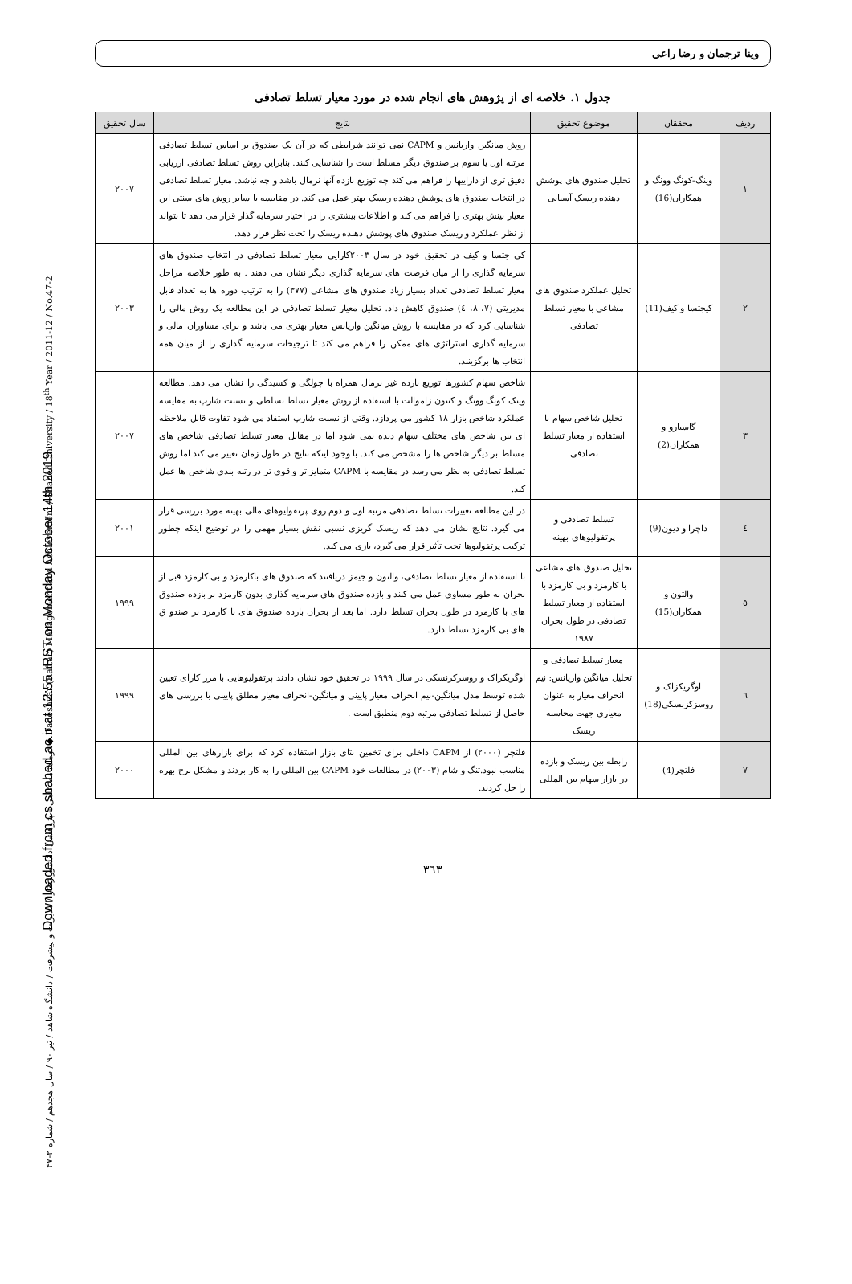Downloaded from cs.shahed.ac.ir at 12:55 IRST on Monday October 14th 2019
دوماهنامه علمی – پژوهشی دانشور رفتار / مدیریت و پیشرفت / دانشگاه شاهد / تیر ۹۰ / سال هجدهم / شماره ۲-۴۷ ◆ Daneshvar (Raftar) Management and Achievement / Shahed University / 18<sup>th</sup> Year / 2011-12 / No.47-2
وینا ترجمان و رضا راعی
جدول ۱. خلاصه ای از پژوهش های انجام شده در مورد معیار تسلط تصادفی
| ردیف | محققان | موضوع تحقیق | نتایج | سال تحقیق |
| --- | --- | --- | --- | --- |
| ۱ | وینگ-کونگ وونگ و همکاران(16) | تحلیل صندوق های پوشش دهنده ریسک آسیایی | روش میانگین واریانس و CAPM نمی توانند شرایطی که در آن یک صندوق بر اساس تسلط تصادفی مرتبه اول یا سوم بر صندوق دیگر مسلط است را شناسایی کنند. بنابراین روش تسلط تصادفی ارزیابی دقیق تری از داراییها را فراهم می کند چه توزیع بازده آنها نرمال باشد و چه نباشد. معیار تسلط تصادفی در انتخاب صندوق های پوشش دهنده ریسک بهتر عمل می کند. در مقایسه با سایر روش های سنتی این معیار بینش بهتری را فراهم می کند و اطلاعات بیشتری را در اختیار سرمایه گذار قرار می دهد تا بتواند از نظر عملکرد و ریسک صندوق های پوشش دهنده ریسک را تحت نظر قرار دهد. | ۲۰۰۷ |
| ۲ | کیجتسا و کیف(11) | تحلیل عملکرد صندوق های مشاعی با معیار تسلط تصادفی | کی جتسا و کیف در تحقیق خود در سال ۲۰۰۳کارایی معیار تسلط تصادفی در انتخاب صندوق های سرمایه گذاری را از میان فرصت های سرمایه گذاری دیگر نشان می دهند . به طور خلاصه مراحل معیار تسلط تصادفی تعداد بسیار زیاد صندوق های مشاعی (۳۷۷) را به ترتیب دوره ها به تعداد قابل مدیریتی (۷، ۸، ٤) صندوق کاهش داد. تحلیل معیار تسلط تصادفی در این مطالعه یک روش مالی را شناسایی کرد که در مقایسه با روش میانگین واریانس معیار بهتری می باشد و برای مشاوران مالی و سرمایه گذاری استراتژی های ممکن را فراهم می کند تا ترجیحات سرمایه گذاری را از میان همه انتخاب ها برگزینند. | ۲۰۰۳ |
| ۳ | گاسبارو و همکاران(2) | تحلیل شاخص سهام با استفاده از معیار تسلط تصادفی | شاخص سهام کشورها توزیع بازده غیر نرمال همراه با چولگی و کشیدگی را نشان می دهد. مطالعه وینک کونگ وونگ و کنتون زاموالت با استفاده از روش معیار تسلط تسلطی و نسبت شارپ به مقایسه عملکرد شاخص بازار ۱۸ کشور می پردازد. وقتی از نسبت شارپ استفاد می شود تفاوت قابل ملاحظه ای بین شاخص های مختلف سهام دیده نمی شود اما در مقابل معیار تسلط تصادفی شاخص های مسلط بر دیگر شاخص ها را مشخص می کند. با وجود اینکه نتایج در طول زمان تغییر می کند اما روش تسلط تصادفی به نظر می رسد در مقایسه با CAPM متمایز تر و قوی تر در رتبه بندی شاخص ها عمل کند. | ۲۰۰۷ |
| ٤ | داچرا و دیون(9) | تسلط تصادفی و پرتفولیوهای بهینه | در این مطالعه تغییرات تسلط تصادفی مرتبه اول و دوم روی پرتفولیوهای مالی بهینه مورد بررسی قرار می گیرد. نتایج نشان می دهد که ریسک گریزی نسبی نقش بسیار مهمی را در توضیح اینکه چطور ترکیب پرتفولیوها تحت تأثیر قرار می گیرد، بازی می کند. | ۲۰۰۱ |
| ٥ | والتون و همکاران(15) | تحلیل صندوق های مشاعی با کارمزد و بی کارمزد با استفاده از معیار تسلط تصادفی در طول بحران ۱۹۸۷ | با استفاده از معیار تسلط تصادفی، والتون و جیمز دریافتند که صندوق های باکارمزد و بی کارمزد قبل از بحران به طور مساوی عمل می کنند و بازده صندوق های سرمایه گذاری بدون کارمزد بر بازده صندوق های با کارمزد در طول بحران تسلط دارد. اما بعد از بحران بازده صندوق های با کارمزد بر صندو ق های بی کارمزد تسلط دارد. | ۱۹۹۹ |
| ٦ | اوگریکزاک و روسزکزنسکی(18) | معیار تسلط تصادفی و تحلیل میانگین واریانس: نیم انحراف معیار به عنوان معیاری جهت محاسبه ریسک | اوگریکزاک و روسزکزنسکی در سال ۱۹۹۹ در تحقیق خود نشان دادند پرتفولیوهایی با مرز کارای تعیین شده توسط مدل میانگین-نیم انحراف معیار پایینی و میانگین-انحراف معیار مطلق پایینی با بررسی های حاصل از تسلط تصادفی مرتبه دوم منطبق است . | ۱۹۹۹ |
| ۷ | فلتچر(4) | رابطه بین ریسک و بازده در بازار سهام بین المللی | فلتچر (۲۰۰۰) از CAPM داخلی برای تخمین بتای بازار استفاده کرد که برای بازارهای بین المللی مناسب نبود.تنگ و شام (۲۰۰۳) در مطالعات خود CAPM بین المللی را به کار بردند و مشکل نرخ بهره را حل کردند. | ۲۰۰۰ |
۳٦۳